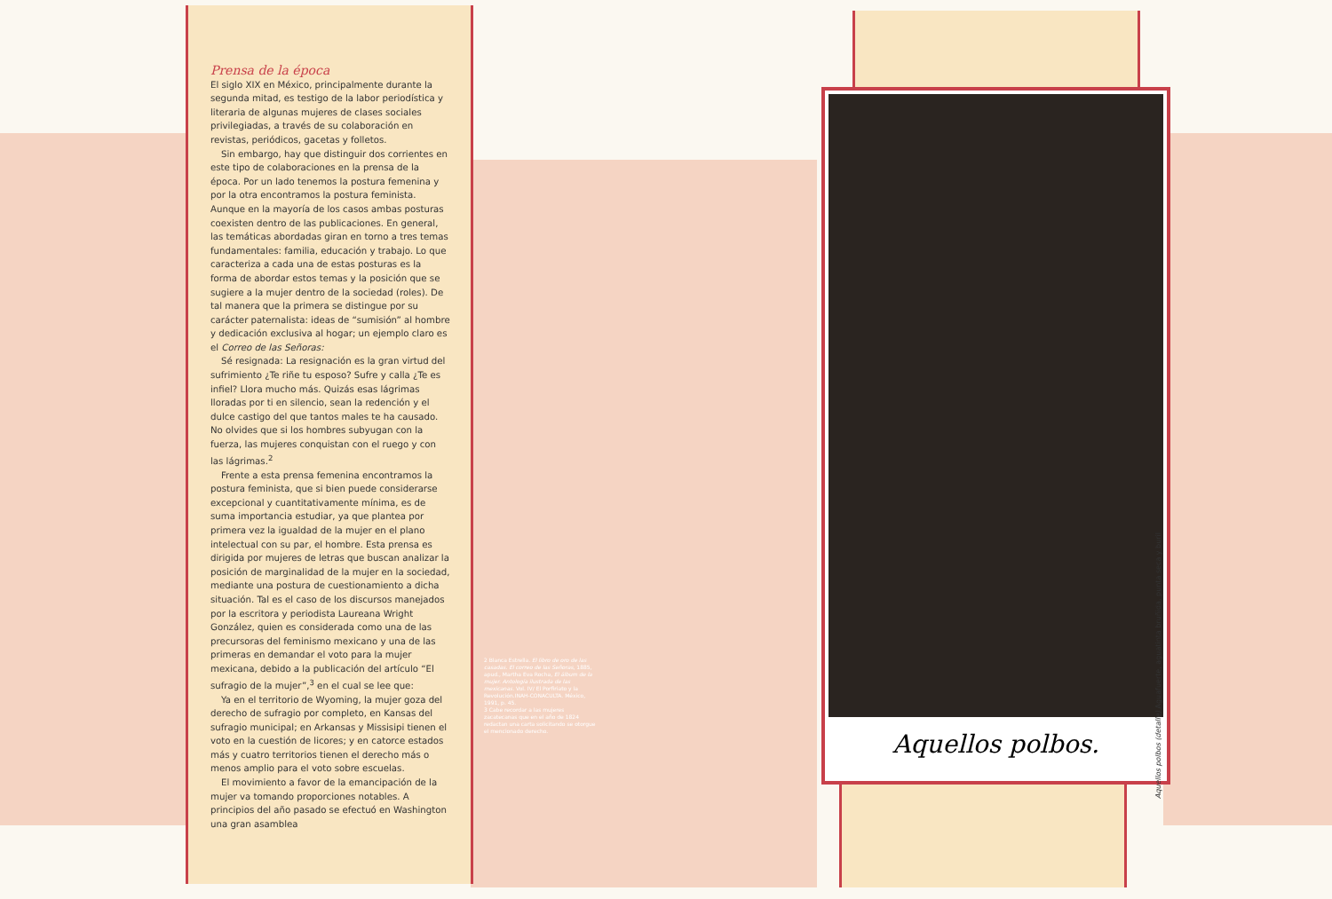Prensa de la época
El siglo XIX en México, principalmente durante la segunda mitad, es testigo de la labor periodística y literaria de algunas mujeres de clases sociales privilegiadas, a través de su colaboración en revistas, periódicos, gacetas y folletos.
Sin embargo, hay que distinguir dos corrientes en este tipo de colaboraciones en la prensa de la época. Por un lado tenemos la postura femenina y por la otra encontramos la postura feminista. Aunque en la mayoría de los casos ambas posturas coexisten dentro de las publicaciones. En general, las temáticas abordadas giran en torno a tres temas fundamentales: familia, educación y trabajo. Lo que caracteriza a cada una de estas posturas es la forma de abordar estos temas y la posición que se sugiere a la mujer dentro de la sociedad (roles). De tal manera que la primera se distingue por su carácter paternalista: ideas de “sumisión” al hombre y dedicación exclusiva al hogar; un ejemplo claro es el Correo de las Señoras:
Sé resignada: La resignación es la gran virtud del sufrimiento ¿Te riñe tu esposo? Sufre y calla ¿Te es infiel? Llora mucho más. Quizás esas lágrimas lloradas por ti en silencio, sean la redención y el dulce castigo del que tantos males te ha causado. No olvides que si los hombres subyugan con la fuerza, las mujeres conquistan con el ruego y con las lágrimas.<sup>2</sup>
Frente a esta prensa femenina encontramos la postura feminista, que si bien puede considerarse excepcional y cuantitativamente mínima, es de suma importancia estudiar, ya que plantea por primera vez la igualdad de la mujer en el plano intelectual con su par, el hombre. Esta prensa es dirigida por mujeres de letras que buscan analizar la posición de marginalidad de la mujer en la sociedad, mediante una postura de cuestionamiento a dicha situación. Tal es el caso de los discursos manejados por la escritora y periodista Laureana Wright González, quien es considerada como una de las precursoras del feminismo mexicano y una de las primeras en demandar el voto para la mujer mexicana, debido a la publicación del artículo “El sufragio de la mujer”,<sup>3</sup> en el cual se lee que:
Ya en el territorio de Wyoming, la mujer goza del derecho de sufragio por completo, en Kansas del sufragio municipal; en Arkansas y Missisipi tienen el voto en la cuestión de licores; y en catorce estados más y cuatro territorios tienen el derecho más o menos amplio para el voto sobre escuelas.
El movimiento a favor de la emancipación de la mujer va tomando proporciones notables. A principios del año pasado se efectuó en Washington una gran asamblea
2 Blanca Estrella. El libro de oro de las casadas. El correo de las Señoras, 1885, apud., Martha Eva Rocha, El álbum de la mujer. Antología ilustrada de las mexicanas. Vol. IV/ El Porfiriato y la Revolución.INAH-CONACULTA. México, 1991, p. 45.
3 Cabe recordar a las mujeres zacatecanas que en el año de 1824 redactan una carta solicitando se otorgue el mencionado derecho.
Aquellos polbos.
Aquellos polbos (detalle) Aguafuerte, aguatinta bruñida, punta seca y buril